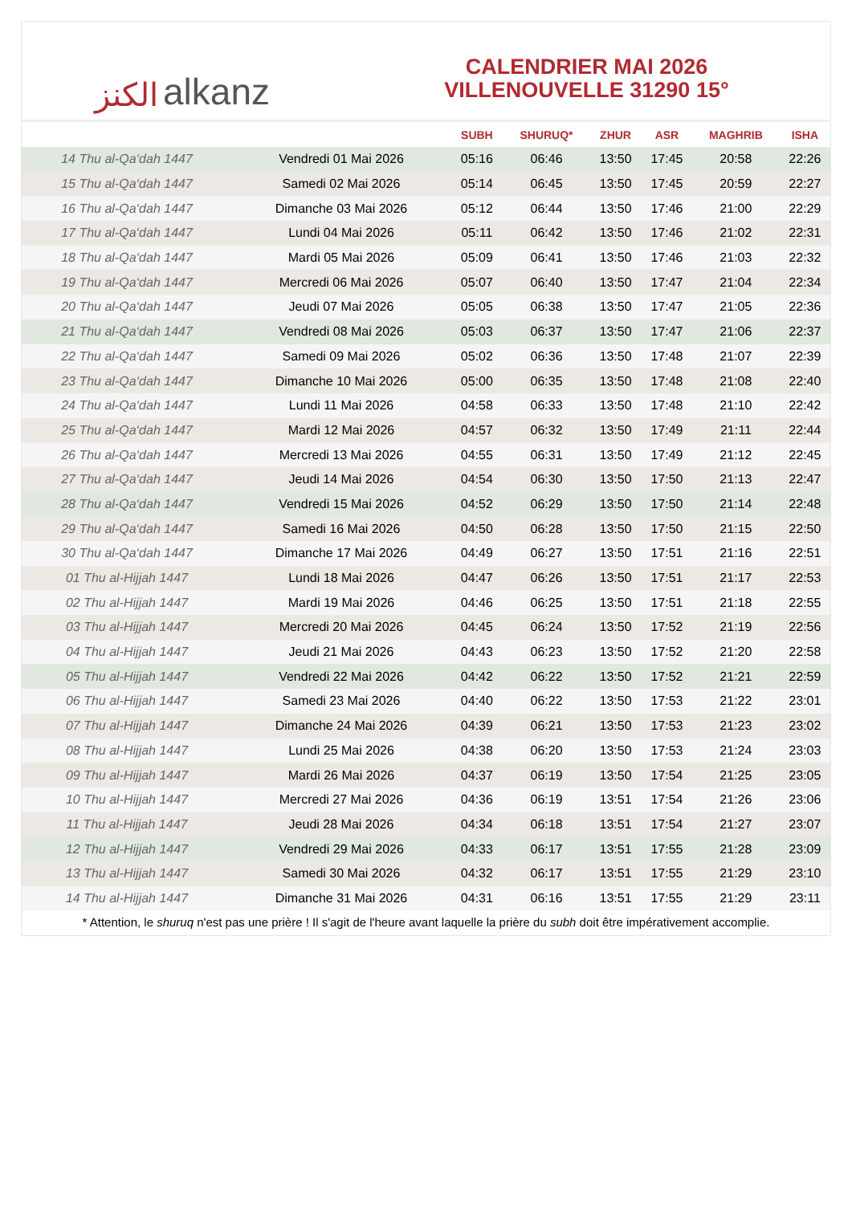ﺍﻟﻜﻨﺰ alkanz
CALENDRIER MAI 2026
VILLENOUVELLE 31290 15°
| | | SUBH | SHURUQ* | ZHUR | ASR | MAGHRIB | ISHA |
| --- | --- | --- | --- | --- | --- | --- | --- |
| 14 Thu al-Qa‘dah 1447 | Vendredi 01 Mai 2026 | 05:16 | 06:46 | 13:50 | 17:45 | 20:58 | 22:26 |
| 15 Thu al-Qa‘dah 1447 | Samedi 02 Mai 2026 | 05:14 | 06:45 | 13:50 | 17:45 | 20:59 | 22:27 |
| 16 Thu al-Qa‘dah 1447 | Dimanche 03 Mai 2026 | 05:12 | 06:44 | 13:50 | 17:46 | 21:00 | 22:29 |
| 17 Thu al-Qa‘dah 1447 | Lundi 04 Mai 2026 | 05:11 | 06:42 | 13:50 | 17:46 | 21:02 | 22:31 |
| 18 Thu al-Qa‘dah 1447 | Mardi 05 Mai 2026 | 05:09 | 06:41 | 13:50 | 17:46 | 21:03 | 22:32 |
| 19 Thu al-Qa‘dah 1447 | Mercredi 06 Mai 2026 | 05:07 | 06:40 | 13:50 | 17:47 | 21:04 | 22:34 |
| 20 Thu al-Qa‘dah 1447 | Jeudi 07 Mai 2026 | 05:05 | 06:38 | 13:50 | 17:47 | 21:05 | 22:36 |
| 21 Thu al-Qa‘dah 1447 | Vendredi 08 Mai 2026 | 05:03 | 06:37 | 13:50 | 17:47 | 21:06 | 22:37 |
| 22 Thu al-Qa‘dah 1447 | Samedi 09 Mai 2026 | 05:02 | 06:36 | 13:50 | 17:48 | 21:07 | 22:39 |
| 23 Thu al-Qa‘dah 1447 | Dimanche 10 Mai 2026 | 05:00 | 06:35 | 13:50 | 17:48 | 21:08 | 22:40 |
| 24 Thu al-Qa‘dah 1447 | Lundi 11 Mai 2026 | 04:58 | 06:33 | 13:50 | 17:48 | 21:10 | 22:42 |
| 25 Thu al-Qa‘dah 1447 | Mardi 12 Mai 2026 | 04:57 | 06:32 | 13:50 | 17:49 | 21:11 | 22:44 |
| 26 Thu al-Qa‘dah 1447 | Mercredi 13 Mai 2026 | 04:55 | 06:31 | 13:50 | 17:49 | 21:12 | 22:45 |
| 27 Thu al-Qa‘dah 1447 | Jeudi 14 Mai 2026 | 04:54 | 06:30 | 13:50 | 17:50 | 21:13 | 22:47 |
| 28 Thu al-Qa‘dah 1447 | Vendredi 15 Mai 2026 | 04:52 | 06:29 | 13:50 | 17:50 | 21:14 | 22:48 |
| 29 Thu al-Qa‘dah 1447 | Samedi 16 Mai 2026 | 04:50 | 06:28 | 13:50 | 17:50 | 21:15 | 22:50 |
| 30 Thu al-Qa‘dah 1447 | Dimanche 17 Mai 2026 | 04:49 | 06:27 | 13:50 | 17:51 | 21:16 | 22:51 |
| 01 Thu al-Hijjah 1447 | Lundi 18 Mai 2026 | 04:47 | 06:26 | 13:50 | 17:51 | 21:17 | 22:53 |
| 02 Thu al-Hijjah 1447 | Mardi 19 Mai 2026 | 04:46 | 06:25 | 13:50 | 17:51 | 21:18 | 22:55 |
| 03 Thu al-Hijjah 1447 | Mercredi 20 Mai 2026 | 04:45 | 06:24 | 13:50 | 17:52 | 21:19 | 22:56 |
| 04 Thu al-Hijjah 1447 | Jeudi 21 Mai 2026 | 04:43 | 06:23 | 13:50 | 17:52 | 21:20 | 22:58 |
| 05 Thu al-Hijjah 1447 | Vendredi 22 Mai 2026 | 04:42 | 06:22 | 13:50 | 17:52 | 21:21 | 22:59 |
| 06 Thu al-Hijjah 1447 | Samedi 23 Mai 2026 | 04:40 | 06:22 | 13:50 | 17:53 | 21:22 | 23:01 |
| 07 Thu al-Hijjah 1447 | Dimanche 24 Mai 2026 | 04:39 | 06:21 | 13:50 | 17:53 | 21:23 | 23:02 |
| 08 Thu al-Hijjah 1447 | Lundi 25 Mai 2026 | 04:38 | 06:20 | 13:50 | 17:53 | 21:24 | 23:03 |
| 09 Thu al-Hijjah 1447 | Mardi 26 Mai 2026 | 04:37 | 06:19 | 13:50 | 17:54 | 21:25 | 23:05 |
| 10 Thu al-Hijjah 1447 | Mercredi 27 Mai 2026 | 04:36 | 06:19 | 13:51 | 17:54 | 21:26 | 23:06 |
| 11 Thu al-Hijjah 1447 | Jeudi 28 Mai 2026 | 04:34 | 06:18 | 13:51 | 17:54 | 21:27 | 23:07 |
| 12 Thu al-Hijjah 1447 | Vendredi 29 Mai 2026 | 04:33 | 06:17 | 13:51 | 17:55 | 21:28 | 23:09 |
| 13 Thu al-Hijjah 1447 | Samedi 30 Mai 2026 | 04:32 | 06:17 | 13:51 | 17:55 | 21:29 | 23:10 |
| 14 Thu al-Hijjah 1447 | Dimanche 31 Mai 2026 | 04:31 | 06:16 | 13:51 | 17:55 | 21:29 | 23:11 |
* Attention, le shuruq n'est pas une prière ! Il s'agit de l'heure avant laquelle la prière du subh doit être impérativement accomplie.